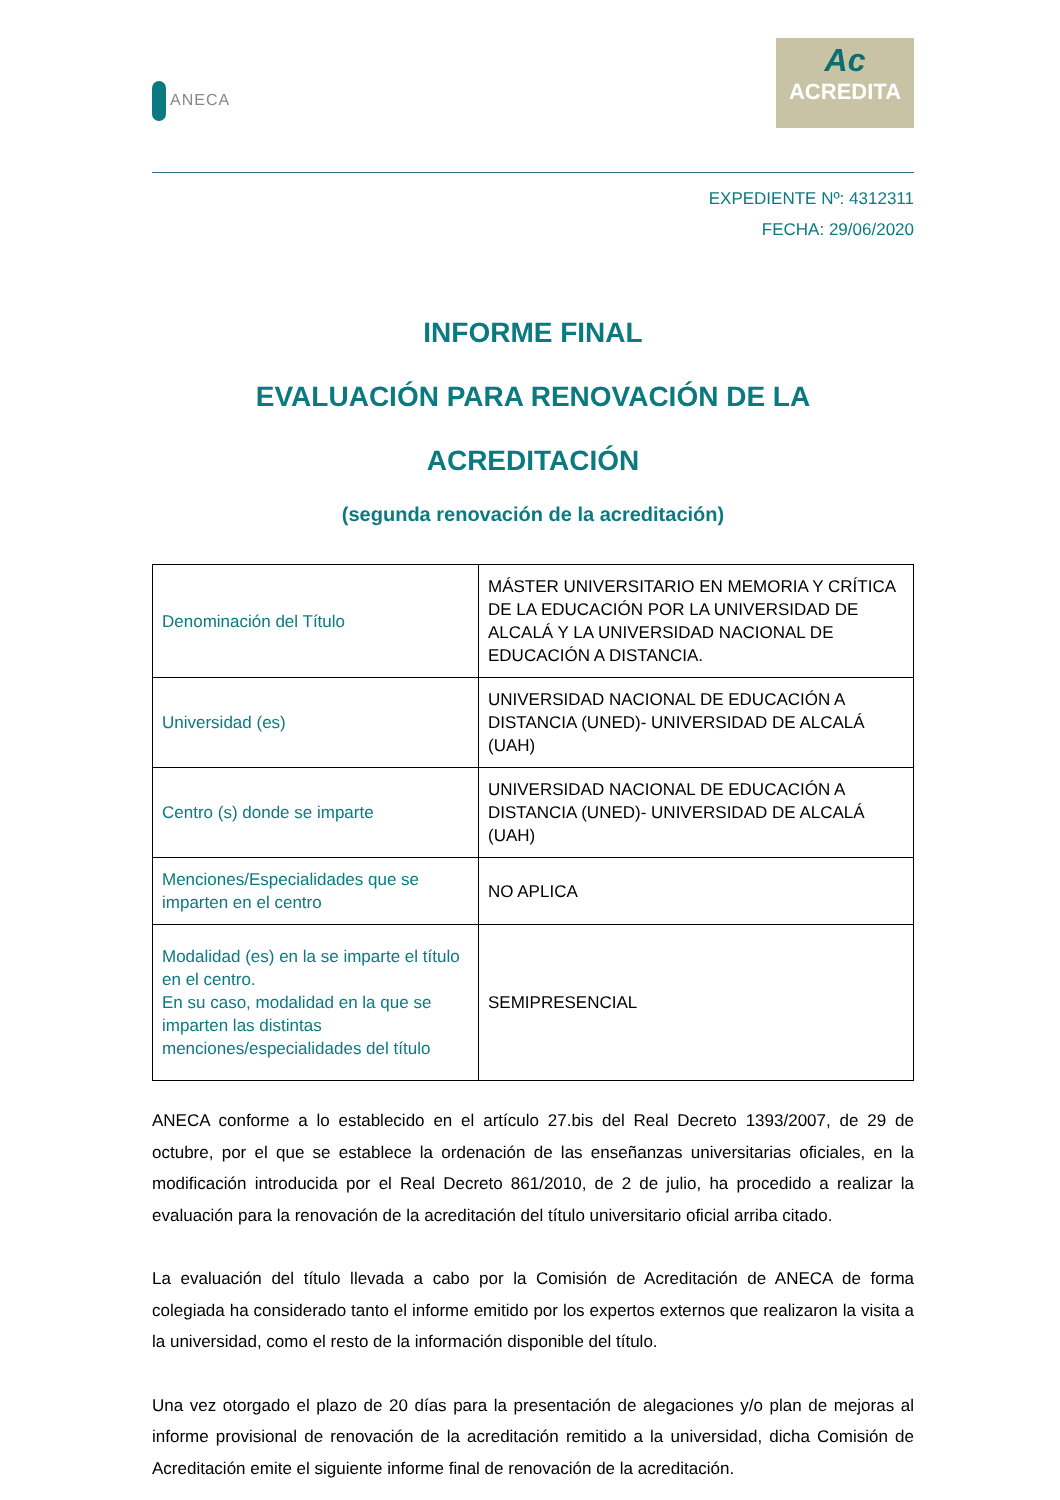ANECA
Ac
ACREDITA
EXPEDIENTE Nº: 4312311
FECHA: 29/06/2020
INFORME FINAL
EVALUACIÓN PARA RENOVACIÓN DE LA
ACREDITACIÓN
(segunda renovación de la acreditación)
| Denominación del Título | MÁSTER UNIVERSITARIO EN MEMORIA Y CRÍTICA DE LA EDUCACIÓN POR LA UNIVERSIDAD DE ALCALÁ Y LA UNIVERSIDAD NACIONAL DE EDUCACIÓN A DISTANCIA. |
| Universidad (es) | UNIVERSIDAD NACIONAL DE EDUCACIÓN A DISTANCIA (UNED)- UNIVERSIDAD DE ALCALÁ (UAH) |
| Centro (s) donde se imparte | UNIVERSIDAD NACIONAL DE EDUCACIÓN A DISTANCIA (UNED)- UNIVERSIDAD DE ALCALÁ (UAH) |
| Menciones/Especialidades que se imparten en el centro | NO APLICA |
| Modalidad (es) en la se imparte el título en el centro. En su caso, modalidad en la que se imparten las distintas menciones/especialidades del título | SEMIPRESENCIAL |
ANECA conforme a lo establecido en el artículo 27.bis del Real Decreto 1393/2007, de 29 de octubre, por el que se establece la ordenación de las enseñanzas universitarias oficiales, en la modificación introducida por el Real Decreto 861/2010, de 2 de julio, ha procedido a realizar la evaluación para la renovación de la acreditación del título universitario oficial arriba citado.
La evaluación del título llevada a cabo por la Comisión de Acreditación de ANECA de forma colegiada ha considerado tanto el informe emitido por los expertos externos que realizaron la visita a la universidad, como el resto de la información disponible del título.
Una vez otorgado el plazo de 20 días para la presentación de alegaciones y/o plan de mejoras al informe provisional de renovación de la acreditación remitido a la universidad, dicha Comisión de Acreditación emite el siguiente informe final de renovación de la acreditación.